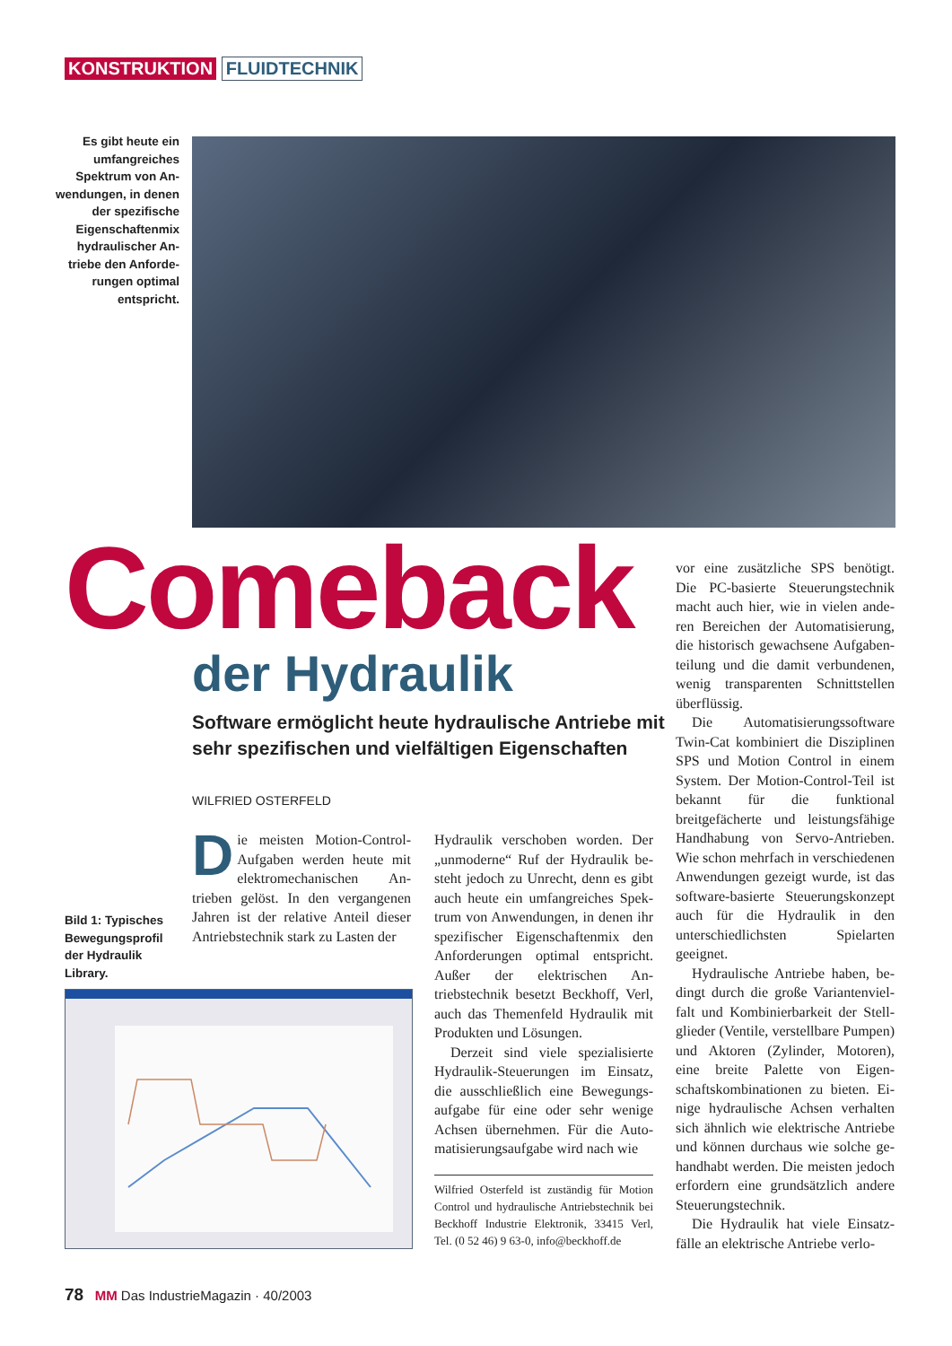KONSTRUKTION FLUIDTECHNIK
Es gibt heute ein umfangreiches Spektrum von An­wendungen, in de­nen der spezifische Eigenschaftenmix hydraulischer An­triebe den Anforde­rungen optimal entspricht.
Comeback
der Hydraulik
Software ermöglicht heute hydraulische Antriebe mit sehr spezifischen und vielfältigen Eigenschaften
WILFRIED OSTERFELD
Die meisten Motion-Control-Aufgaben werden heute mit elektromechanischen An­trieben gelöst. In den vergangenen Jahren ist der relative Anteil dieser Antriebstechnik stark zu Lasten der
Bild 1: Typisches
Bewegungsprofil
der Hydraulik
Library.
Hydraulik verschoben worden. Der „unmoderne“ Ruf der Hydraulik be­steht jedoch zu Unrecht, denn es gibt auch heute ein umfangreiches Spek­trum von Anwendungen, in denen ihr spezifischer Eigenschaftenmix den Anforderungen optimal ent­spricht. Außer der elektrischen An­triebstechnik besetzt Beckhoff, Verl, auch das Themenfeld Hydraulik mit Produkten und Lösungen.
Derzeit sind viele spezialisierte Hydraulik-Steuerungen im Einsatz, die ausschließlich eine Bewegungs­aufgabe für eine oder sehr wenige Achsen übernehmen. Für die Auto­matisierungsaufgabe wird nach wie
Wilfried Osterfeld ist zuständig für Motion Control und hydraulische Antriebstechnik bei Beckhoff Industrie Elektronik, 33415 Verl, Tel. (0 52 46) 9 63-0, info@beckhoff.de
vor eine zusätzliche SPS benötigt. Die PC-basierte Steuerungstechnik macht auch hier, wie in vielen ande­ren Bereichen der Automatisierung, die historisch gewachsene Aufgaben­teilung und die damit verbundenen, wenig transparenten Schnittstellen überflüssig.
Die Automatisierungssoftware Twin-Cat kombiniert die Diszipli­nen SPS und Motion Control in ei­nem System. Der Motion-Control-Teil ist bekannt für die funktional breitgefächerte und leistungsfähige Handhabung von Servo-Antrieben. Wie schon mehrfach in verschiede­nen Anwendungen gezeigt wurde, ist das software-basierte Steuerungs­konzept auch für die Hydraulik in den unterschiedlichsten Spielarten geeignet.
Hydraulische Antriebe haben, be­dingt durch die große Variantenviel­falt und Kombinierbarkeit der Stell­glieder (Ventile, verstellbare Pum­pen) und Aktoren (Zylinder, Moto­ren), eine breite Palette von Eigen­schaftskombinationen zu bieten. Ei­nige hydraulische Achsen verhalten sich ähnlich wie elektrische Antriebe und können durchaus wie solche ge­handhabt werden. Die meisten je­doch erfordern eine grundsätzlich andere Steuerungstechnik.
Die Hydraulik hat viele Einsatz­fälle an elektrische Antriebe verlo-
78 MM Das IndustrieMagazin · 40/2003